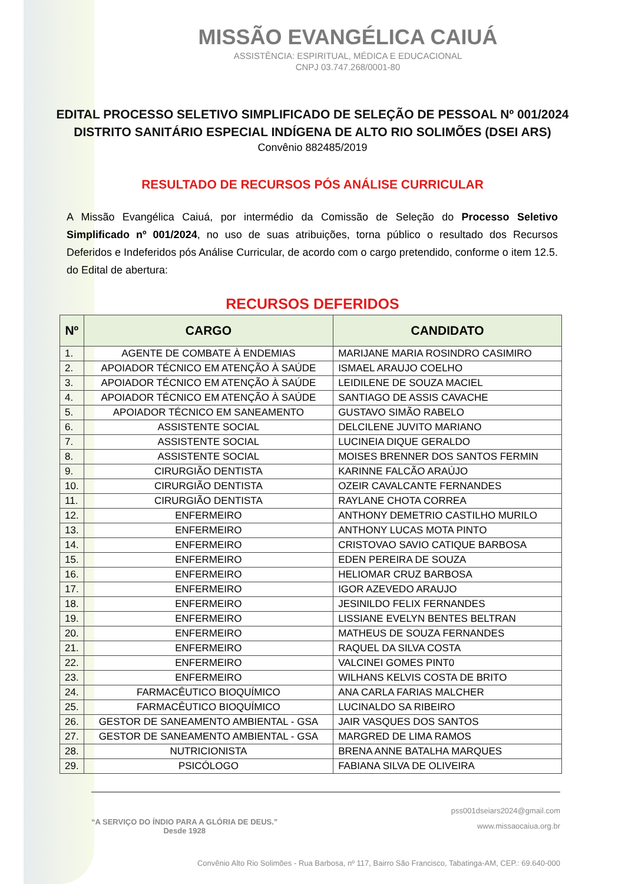MISSÃO EVANGÉLICA CAIUÁ
ASSISTÊNCIA: ESPIRITUAL, MÉDICA E EDUCACIONAL
CNPJ 03.747.268/0001-80
EDITAL PROCESSO SELETIVO SIMPLIFICADO DE SELEÇÃO DE PESSOAL Nº 001/2024
DISTRITO SANITÁRIO ESPECIAL INDÍGENA DE ALTO RIO SOLIMÕES (DSEI ARS)
Convênio 882485/2019
RESULTADO DE RECURSOS PÓS ANÁLISE CURRICULAR
A Missão Evangélica Caiuá, por intermédio da Comissão de Seleção do Processo Seletivo Simplificado nº 001/2024, no uso de suas atribuições, torna público o resultado dos Recursos Deferidos e Indeferidos pós Análise Curricular, de acordo com o cargo pretendido, conforme o item 12.5. do Edital de abertura:
RECURSOS DEFERIDOS
| Nº | CARGO | CANDIDATO |
| --- | --- | --- |
| 1. | AGENTE DE COMBATE À ENDEMIAS | MARIJANE MARIA ROSINDRO CASIMIRO |
| 2. | APOIADOR TÉCNICO EM ATENÇÃO À SAÚDE | ISMAEL ARAUJO COELHO |
| 3. | APOIADOR TÉCNICO EM ATENÇÃO À SAÚDE | LEIDILENE DE SOUZA MACIEL |
| 4. | APOIADOR TÉCNICO EM ATENÇÃO À SAÚDE | SANTIAGO DE ASSIS CAVACHE |
| 5. | APOIADOR TÉCNICO EM SANEAMENTO | GUSTAVO SIMÃO RABELO |
| 6. | ASSISTENTE SOCIAL | DELCILENE JUVITO MARIANO |
| 7. | ASSISTENTE SOCIAL | LUCINEIA DIQUE GERALDO |
| 8. | ASSISTENTE SOCIAL | MOISES BRENNER DOS SANTOS FERMIN |
| 9. | CIRURGIÃO DENTISTA | KARINNE FALCÃO ARAÚJO |
| 10. | CIRURGIÃO DENTISTA | OZEIR CAVALCANTE FERNANDES |
| 11. | CIRURGIÃO DENTISTA | RAYLANE CHOTA CORREA |
| 12. | ENFERMEIRO | ANTHONY DEMETRIO CASTILHO MURILO |
| 13. | ENFERMEIRO | ANTHONY LUCAS MOTA PINTO |
| 14. | ENFERMEIRO | CRISTOVAO SAVIO CATIQUE BARBOSA |
| 15. | ENFERMEIRO | EDEN PEREIRA DE SOUZA |
| 16. | ENFERMEIRO | HELIOMAR CRUZ BARBOSA |
| 17. | ENFERMEIRO | IGOR AZEVEDO ARAUJO |
| 18. | ENFERMEIRO | JESINILDO FELIX FERNANDES |
| 19. | ENFERMEIRO | LISSIANE EVELYN BENTES BELTRAN |
| 20. | ENFERMEIRO | MATHEUS DE SOUZA FERNANDES |
| 21. | ENFERMEIRO | RAQUEL DA SILVA COSTA |
| 22. | ENFERMEIRO | VALCINEI GOMES PINT0 |
| 23. | ENFERMEIRO | WILHANS KELVIS COSTA DE BRITO |
| 24. | FARMACÊUTICO BIOQUÍMICO | ANA CARLA FARIAS MALCHER |
| 25. | FARMACÊUTICO BIOQUÍMICO | LUCINALDO SA RIBEIRO |
| 26. | GESTOR DE SANEAMENTO AMBIENTAL - GSA | JAIR VASQUES DOS SANTOS |
| 27. | GESTOR DE SANEAMENTO AMBIENTAL - GSA | MARGRED DE LIMA RAMOS |
| 28. | NUTRICIONISTA | BRENA ANNE BATALHA MARQUES |
| 29. | PSICÓLOGO | FABIANA SILVA DE OLIVEIRA |
“A SERVIÇO DO ÍNDIO PARA A GLÓRIA DE DEUS.”
Desde 1928
pss001dseiars2024@gmail.com
www.missaocaiua.org.br
Convênio Alto Rio Solimões - Rua Barbosa, nº 117, Bairro São Francisco, Tabatinga-AM, CEP.: 69.640-000